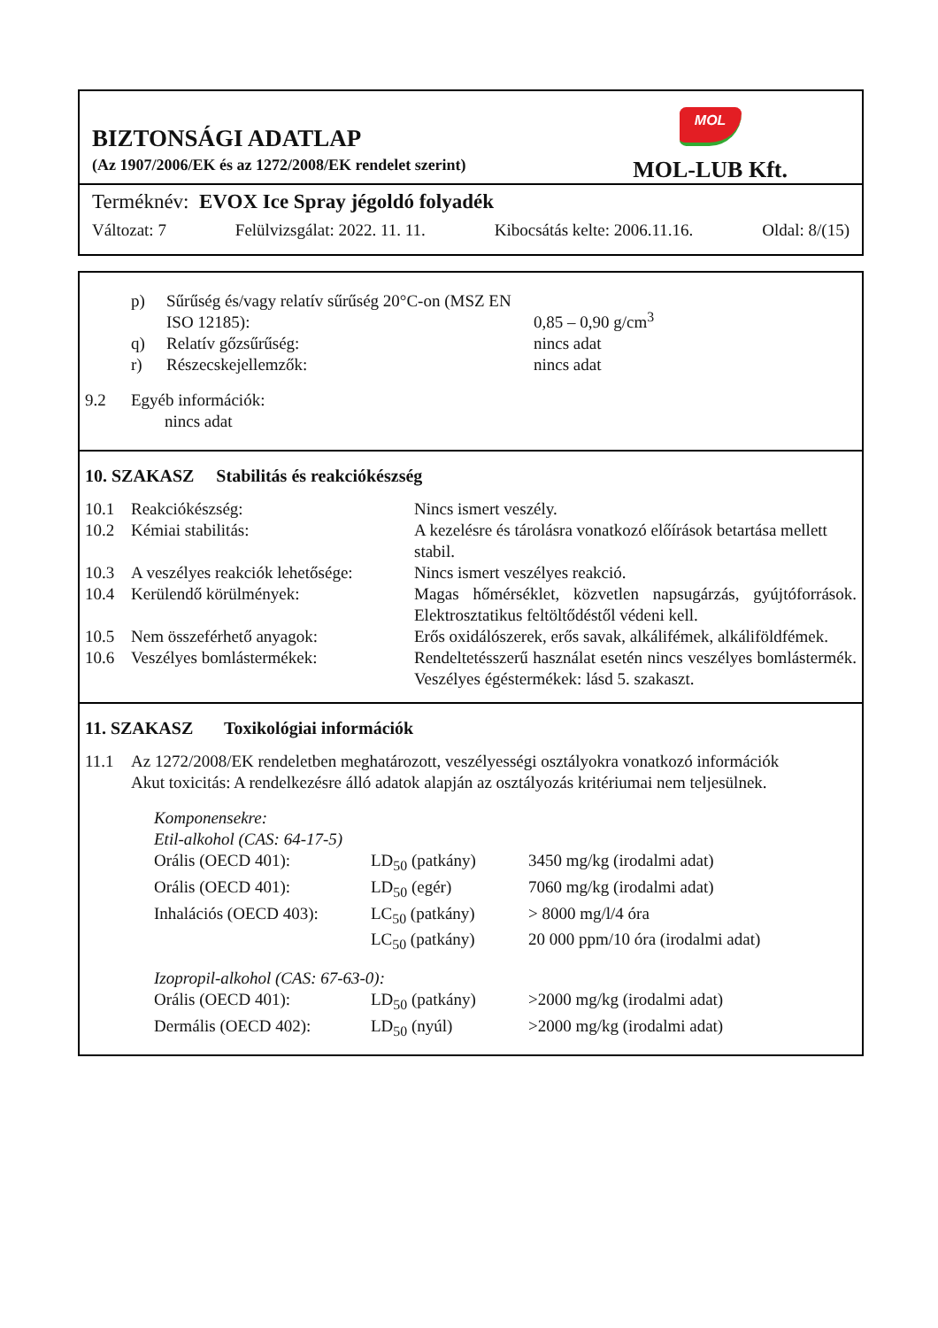BIZTONSÁGI ADATLAP
(Az 1907/2006/EK és az 1272/2008/EK rendelet szerint)
MOL
MOL-LUB Kft.
Terméknév: EVOX Ice Spray jégoldó folyadék
Változat: 7 Felülvizsgálat: 2022. 11. 11. Kibocsátás kelte: 2006.11.16. Oldal: 8/(15)
| p) | Sűrűség és/vagy relatív sűrűség 20°C-on (MSZ EN ISO 12185): | 0,85 – 0,90 g/cm<sup>3</sup> |
| q) | Relatív gőzsűrűség: | nincs adat |
| r) | Részecskejellemzők: | nincs adat |
| 9.2 | Egyéb információk: nincs adat |
10. SZAKASZ Stabilitás és reakciókészség
| 10.1 | Reakciókészség: | Nincs ismert veszély. |
| 10.2 | Kémiai stabilitás: | A kezelésre és tárolásra vonatkozó előírások betartása mellett stabil. |
| 10.3 | A veszélyes reakciók lehetősége: | Nincs ismert veszélyes reakció. |
| 10.4 | Kerülendő körülmények: | Magas hőmérséklet, közvetlen napsugárzás, gyújtóforrások. Elektrosztatikus feltöltődéstől védeni kell. |
| 10.5 | Nem összeférhető anyagok: | Erős oxidálószerek, erős savak, alkálifémek, alkáliföldfémek. |
| 10.6 | Veszélyes bomlástermékek: | Rendeltetésszerű használat esetén nincs veszélyes bomlástermék. Veszélyes égéstermékek: lásd 5. szakaszt. |
11. SZAKASZ Toxikológiai információk
| 11.1 | Az 1272/2008/EK rendeletben meghatározott, veszélyességi osztályokra vonatkozó információk Akut toxicitás: A rendelkezésre álló adatok alapján az osztályozás kritériumai nem teljesülnek. |
| Komponensekre: | | |
| Etil-alkohol (CAS: 64-17-5) | | |
| Orális (OECD 401): | LD<sub>50</sub> (patkány) | 3450 mg/kg (irodalmi adat) |
| Orális (OECD 401): | LD<sub>50</sub> (egér) | 7060 mg/kg (irodalmi adat) |
| Inhalációs (OECD 403): | LC<sub>50</sub> (patkány) | > 8000 mg/l/4 óra |
| | LC<sub>50</sub> (patkány) | 20 000 ppm/10 óra (irodalmi adat) |
| Izopropil-alkohol (CAS: 67-63-0): | | |
| Orális (OECD 401): | LD<sub>50</sub> (patkány) | >2000 mg/kg (irodalmi adat) |
| Dermális (OECD 402): | LD<sub>50</sub> (nyúl) | >2000 mg/kg (irodalmi adat) |